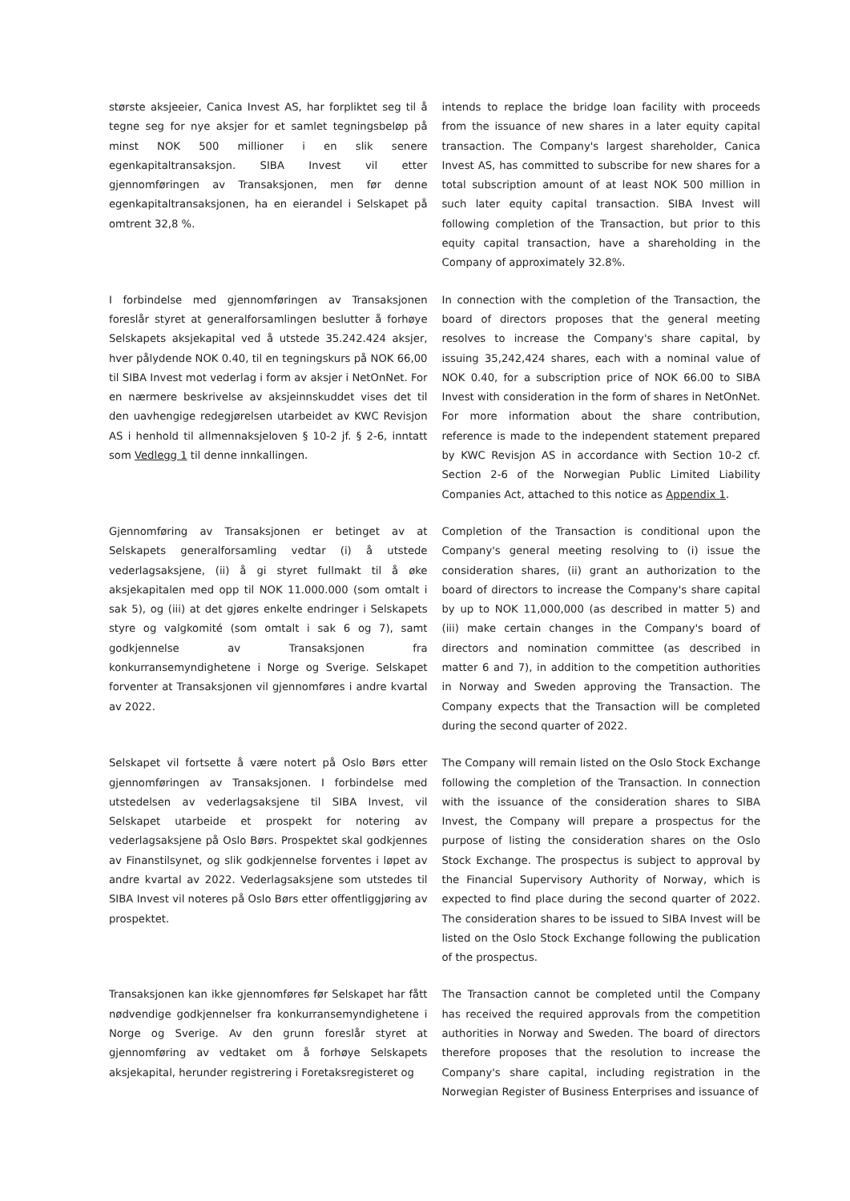største aksjeeier, Canica Invest AS, har forpliktet seg til å tegne seg for nye aksjer for et samlet tegningsbeløp på minst NOK 500 millioner i en slik senere egenkapitaltransaksjon. SIBA Invest vil etter gjennomføringen av Transaksjonen, men før denne egenkapitaltransaksjonen, ha en eierandel i Selskapet på omtrent 32,8 %.
intends to replace the bridge loan facility with proceeds from the issuance of new shares in a later equity capital transaction. The Company's largest shareholder, Canica Invest AS, has committed to subscribe for new shares for a total subscription amount of at least NOK 500 million in such later equity capital transaction. SIBA Invest will following completion of the Transaction, but prior to this equity capital transaction, have a shareholding in the Company of approximately 32.8%.
I forbindelse med gjennomføringen av Transaksjonen foreslår styret at generalforsamlingen beslutter å forhøye Selskapets aksjekapital ved å utstede 35.242.424 aksjer, hver pålydende NOK 0.40, til en tegningskurs på NOK 66,00 til SIBA Invest mot vederlag i form av aksjer i NetOnNet. For en nærmere beskrivelse av aksjeinnskuddet vises det til den uavhengige redegjørelsen utarbeidet av KWC Revisjon AS i henhold til allmennaksjeloven § 10-2 jf. § 2-6, inntatt som Vedlegg 1 til denne innkallingen.
In connection with the completion of the Transaction, the board of directors proposes that the general meeting resolves to increase the Company's share capital, by issuing 35,242,424 shares, each with a nominal value of NOK 0.40, for a subscription price of NOK 66.00 to SIBA Invest with consideration in the form of shares in NetOnNet. For more information about the share contribution, reference is made to the independent statement prepared by KWC Revisjon AS in accordance with Section 10-2 cf. Section 2-6 of the Norwegian Public Limited Liability Companies Act, attached to this notice as Appendix 1.
Gjennomføring av Transaksjonen er betinget av at Selskapets generalforsamling vedtar (i) å utstede vederlagsaksjene, (ii) å gi styret fullmakt til å øke aksjekapitalen med opp til NOK 11.000.000 (som omtalt i sak 5), og (iii) at det gjøres enkelte endringer i Selskapets styre og valgkomité (som omtalt i sak 6 og 7), samt godkjennelse av Transaksjonen fra konkurransemyndighetene i Norge og Sverige. Selskapet forventer at Transaksjonen vil gjennomføres i andre kvartal av 2022.
Completion of the Transaction is conditional upon the Company's general meeting resolving to (i) issue the consideration shares, (ii) grant an authorization to the board of directors to increase the Company's share capital by up to NOK 11,000,000 (as described in matter 5) and (iii) make certain changes in the Company's board of directors and nomination committee (as described in matter 6 and 7), in addition to the competition authorities in Norway and Sweden approving the Transaction. The Company expects that the Transaction will be completed during the second quarter of 2022.
Selskapet vil fortsette å være notert på Oslo Børs etter gjennomføringen av Transaksjonen. I forbindelse med utstedelsen av vederlagsaksjene til SIBA Invest, vil Selskapet utarbeide et prospekt for notering av vederlagsaksjene på Oslo Børs. Prospektet skal godkjennes av Finanstilsynet, og slik godkjennelse forventes i løpet av andre kvartal av 2022. Vederlagsaksjene som utstedes til SIBA Invest vil noteres på Oslo Børs etter offentliggjøring av prospektet.
The Company will remain listed on the Oslo Stock Exchange following the completion of the Transaction. In connection with the issuance of the consideration shares to SIBA Invest, the Company will prepare a prospectus for the purpose of listing the consideration shares on the Oslo Stock Exchange. The prospectus is subject to approval by the Financial Supervisory Authority of Norway, which is expected to find place during the second quarter of 2022. The consideration shares to be issued to SIBA Invest will be listed on the Oslo Stock Exchange following the publication of the prospectus.
Transaksjonen kan ikke gjennomføres før Selskapet har fått nødvendige godkjennelser fra konkurransemyndighetene i Norge og Sverige. Av den grunn foreslår styret at gjennomføring av vedtaket om å forhøye Selskapets aksjekapital, herunder registrering i Foretaksregisteret og
The Transaction cannot be completed until the Company has received the required approvals from the competition authorities in Norway and Sweden. The board of directors therefore proposes that the resolution to increase the Company's share capital, including registration in the Norwegian Register of Business Enterprises and issuance of